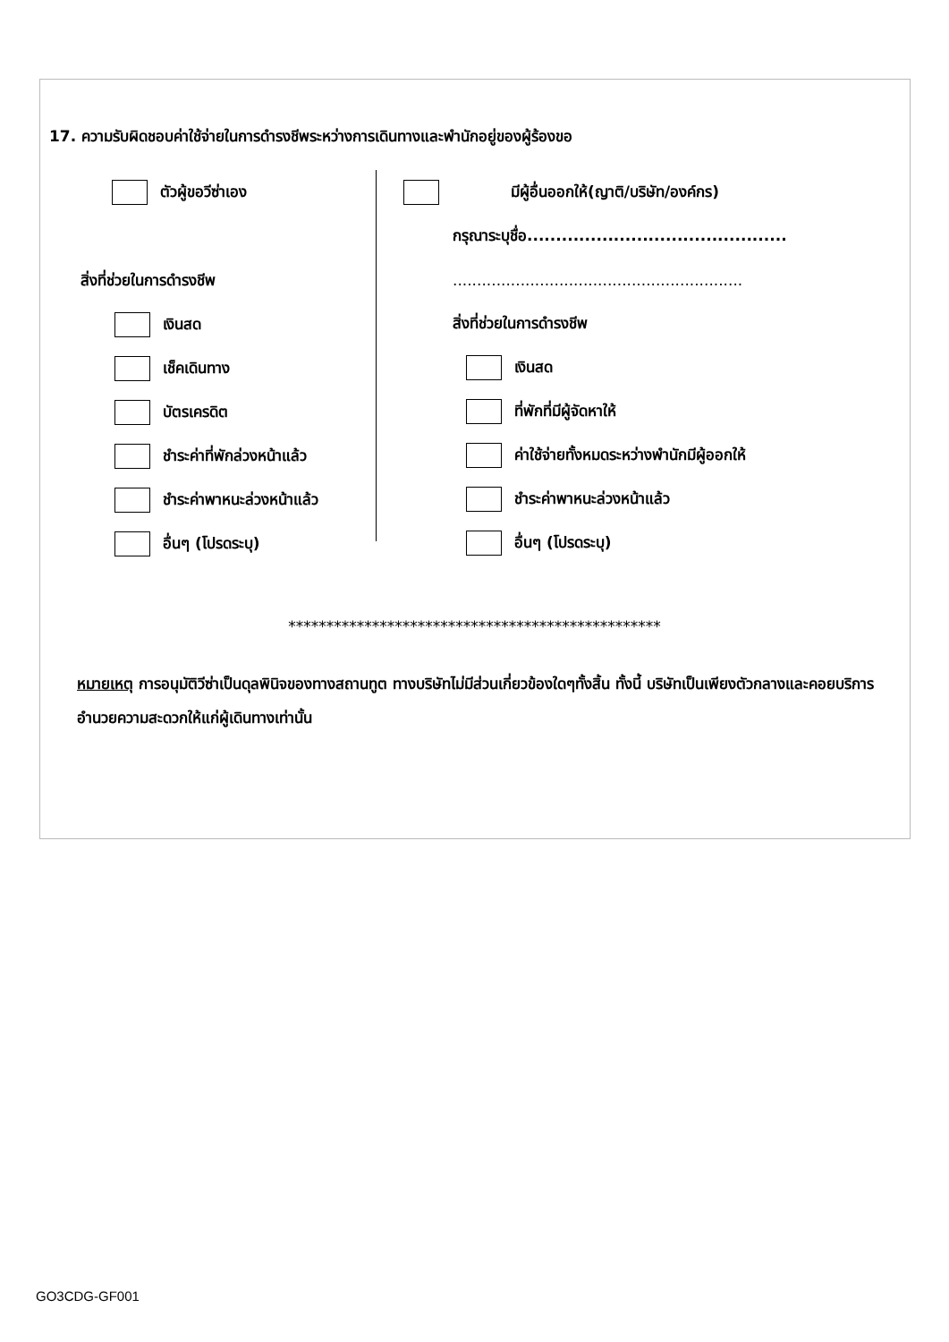17. ความรับผิดชอบค่าใช้จ่ายในการดำรงชีพระหว่างการเดินทางและพำนักอยู่ของผู้ร้องขอ
ตัวผู้ขอวีซ่าเอง
สิ่งที่ช่วยในการดำรงชีพ
เงินสด
เช็คเดินทาง
บัตรเครดิต
ชำระค่าที่พักล่วงหน้าแล้ว
ชำระค่าพาหนะล่วงหน้าแล้ว
อื่นๆ (โปรดระบุ)
มีผู้อื่นออกให้(ญาติ/บริษัท/องค์กร)
กรุณาระบุชื่อ.............................................
............................................................
สิ่งที่ช่วยในการดำรงชีพ
เงินสด
ที่พักที่มีผู้จัดหาให้
ค่าใช้จ่ายทั้งหมดระหว่างพำนักมีผู้ออกให้
ชำระค่าพาหนะล่วงหน้าแล้ว
อื่นๆ (โปรดระบุ)
*************************************************
หมายเหตุ การอนุมัติวีซ่าเป็นดุลพินิจของทางสถานทูต ทางบริษัทไม่มีส่วนเกี่ยวข้องใดๆทั้งสิ้น ทั้งนี้ บริษัทเป็นเพียงตัวกลางและคอยบริการอำนวยความสะดวกให้แก่ผู้เดินทางเท่านั้น
GO3CDG-GF001